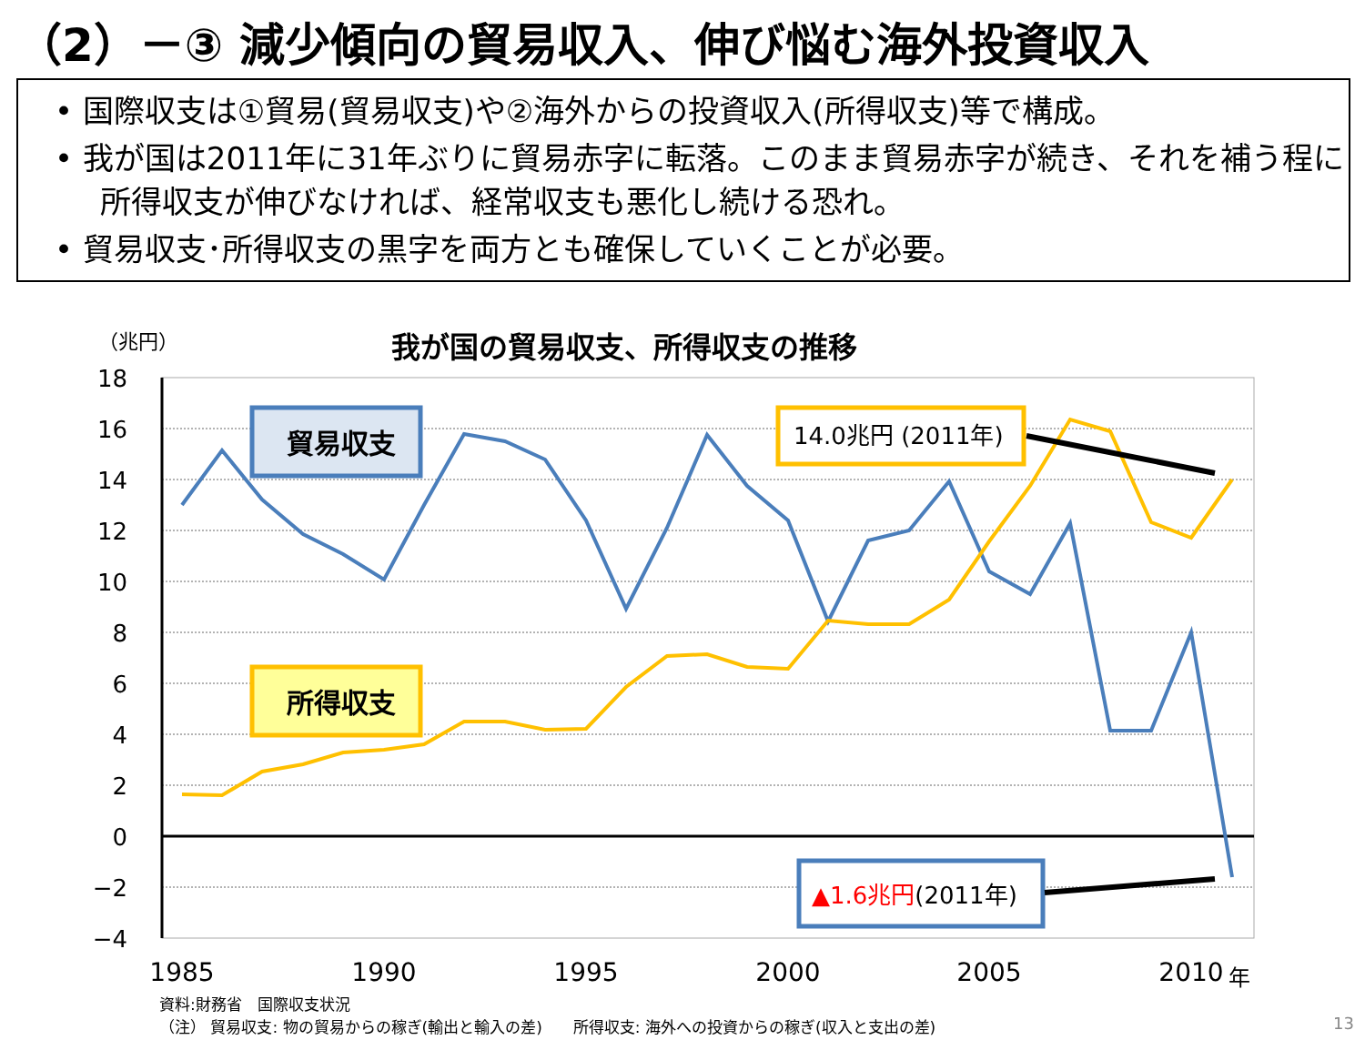（2）－③ 減少傾向の貿易収入、伸び悩む海外投資収入
• 国際収支は①貿易(貿易収支)や②海外からの投資収入(所得収支)等で構成。
• 我が国は2011年に31年ぶりに貿易赤字に転落。このまま貿易赤字が続き、それを補う程に所得収支が伸びなければ、経常収支も悪化し続ける恐れ。
• 貿易収支･所得収支の黒字を両方とも確保していくことが必要。
（兆円）
我が国の貿易収支、所得収支の推移
18
16
14
12
10
8
6
4
2
0
−2
−4
1985
1990
1995
2000
2005
2010
年
貿易収支
所得収支
14.0兆円 (2011年)
▲1.6兆円(2011年)
資料:財務省　国際収支状況
（注） 貿易収支: 物の貿易からの稼ぎ(輸出と輸入の差)　　所得収支: 海外への投資からの稼ぎ(収入と支出の差)
13